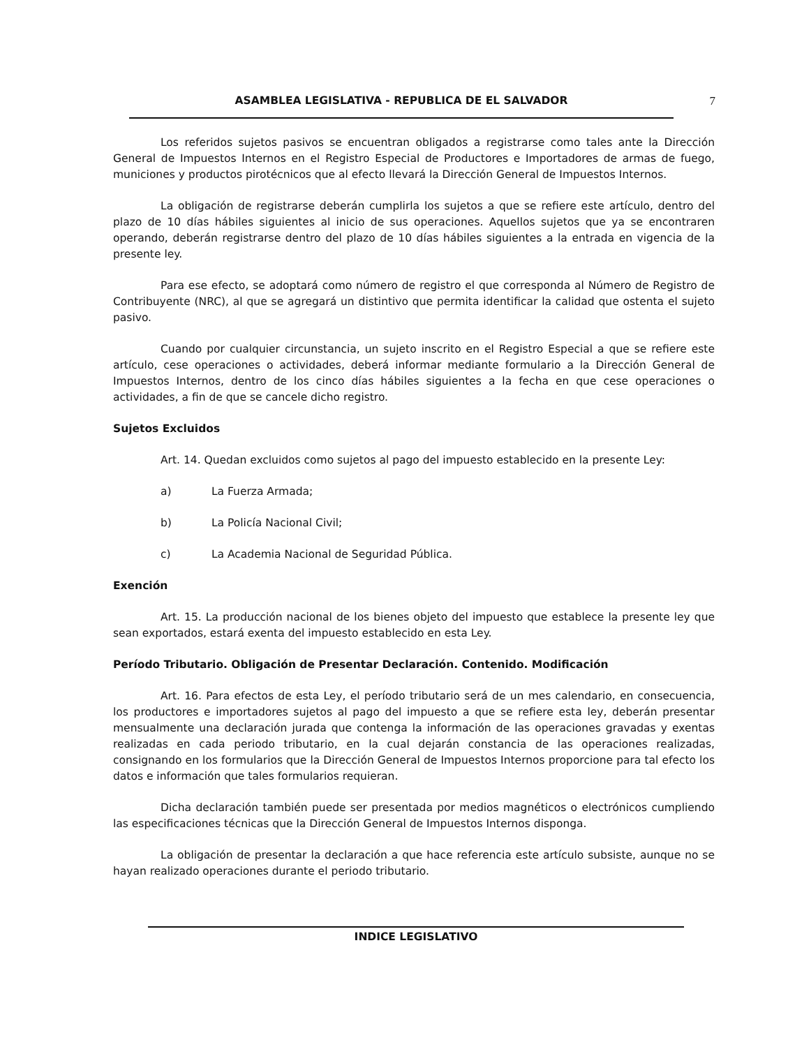ASAMBLEA LEGISLATIVA - REPUBLICA DE EL SALVADOR 7
Los referidos sujetos pasivos se encuentran obligados a registrarse como tales ante la Dirección General de Impuestos Internos en el Registro Especial de Productores e Importadores de armas de fuego, municiones y productos pirotécnicos que al efecto llevará la Dirección General de Impuestos Internos.
La obligación de registrarse deberán cumplirla los sujetos a que se refiere este artículo, dentro del plazo de 10 días hábiles siguientes al inicio de sus operaciones. Aquellos sujetos que ya se encontraren operando, deberán registrarse dentro del plazo de 10 días hábiles siguientes a la entrada en vigencia de la presente ley.
Para ese efecto, se adoptará como número de registro el que corresponda al Número de Registro de Contribuyente (NRC), al que se agregará un distintivo que permita identificar la calidad que ostenta el sujeto pasivo.
Cuando por cualquier circunstancia, un sujeto inscrito en el Registro Especial a que se refiere este artículo, cese operaciones o actividades, deberá informar mediante formulario a la Dirección General de Impuestos Internos, dentro de los cinco días hábiles siguientes a la fecha en que cese operaciones o actividades, a fin de que se cancele dicho registro.
Sujetos Excluidos
Art. 14. Quedan excluidos como sujetos al pago del impuesto establecido en la presente Ley:
a) La Fuerza Armada;
b) La Policía Nacional Civil;
c) La Academia Nacional de Seguridad Pública.
Exención
Art. 15. La producción nacional de los bienes objeto del impuesto que establece la presente ley que sean exportados, estará exenta del impuesto establecido en esta Ley.
Período Tributario. Obligación de Presentar Declaración. Contenido. Modificación
Art. 16. Para efectos de esta Ley, el período tributario será de un mes calendario, en consecuencia, los productores e importadores sujetos al pago del impuesto a que se refiere esta ley, deberán presentar mensualmente una declaración jurada que contenga la información de las operaciones gravadas y exentas realizadas en cada periodo tributario, en la cual dejarán constancia de las operaciones realizadas, consignando en los formularios que la Dirección General de Impuestos Internos proporcione para tal efecto los datos e información que tales formularios requieran.
Dicha declaración también puede ser presentada por medios magnéticos o electrónicos cumpliendo las especificaciones técnicas que la Dirección General de Impuestos Internos disponga.
La obligación de presentar la declaración a que hace referencia este artículo subsiste, aunque no se hayan realizado operaciones durante el periodo tributario.
INDICE LEGISLATIVO